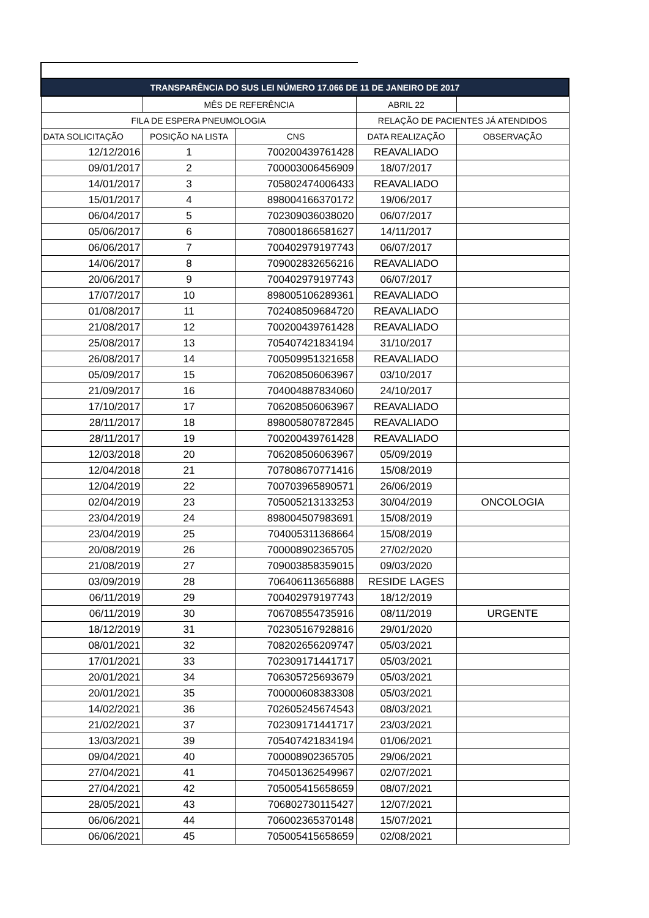| TRANSPARÊNCIA DO SUS LEI NÚMERO 17.066 DE 11 DE JANEIRO DE 2017 | | | | |
| --- | --- | --- | --- | --- |
| | MÊS DE REFERÊNCIA | | ABRIL 22 | |
| FILA DE ESPERA PNEUMOLOGIA | | | RELAÇÃO DE PACIENTES JÁ ATENDIDOS | |
| DATA SOLICITAÇÃO | POSIÇÃO NA LISTA | CNS | DATA REALIZAÇÃO | OBSERVAÇÃO |
| 12/12/2016 | 1 | 700200439761428 | REAVALIADO | |
| 09/01/2017 | 2 | 700003006456909 | 18/07/2017 | |
| 14/01/2017 | 3 | 705802474006433 | REAVALIADO | |
| 15/01/2017 | 4 | 898004166370172 | 19/06/2017 | |
| 06/04/2017 | 5 | 702309036038020 | 06/07/2017 | |
| 05/06/2017 | 6 | 708001866581627 | 14/11/2017 | |
| 06/06/2017 | 7 | 700402979197743 | 06/07/2017 | |
| 14/06/2017 | 8 | 709002832656216 | REAVALIADO | |
| 20/06/2017 | 9 | 700402979197743 | 06/07/2017 | |
| 17/07/2017 | 10 | 898005106289361 | REAVALIADO | |
| 01/08/2017 | 11 | 702408509684720 | REAVALIADO | |
| 21/08/2017 | 12 | 700200439761428 | REAVALIADO | |
| 25/08/2017 | 13 | 705407421834194 | 31/10/2017 | |
| 26/08/2017 | 14 | 700509951321658 | REAVALIADO | |
| 05/09/2017 | 15 | 706208506063967 | 03/10/2017 | |
| 21/09/2017 | 16 | 704004887834060 | 24/10/2017 | |
| 17/10/2017 | 17 | 706208506063967 | REAVALIADO | |
| 28/11/2017 | 18 | 898005807872845 | REAVALIADO | |
| 28/11/2017 | 19 | 700200439761428 | REAVALIADO | |
| 12/03/2018 | 20 | 706208506063967 | 05/09/2019 | |
| 12/04/2018 | 21 | 707808670771416 | 15/08/2019 | |
| 12/04/2019 | 22 | 700703965890571 | 26/06/2019 | |
| 02/04/2019 | 23 | 705005213133253 | 30/04/2019 | ONCOLOGIA |
| 23/04/2019 | 24 | 898004507983691 | 15/08/2019 | |
| 23/04/2019 | 25 | 704005311368664 | 15/08/2019 | |
| 20/08/2019 | 26 | 700008902365705 | 27/02/2020 | |
| 21/08/2019 | 27 | 709003858359015 | 09/03/2020 | |
| 03/09/2019 | 28 | 706406113656888 | RESIDE LAGES | |
| 06/11/2019 | 29 | 700402979197743 | 18/12/2019 | |
| 06/11/2019 | 30 | 706708554735916 | 08/11/2019 | URGENTE |
| 18/12/2019 | 31 | 702305167928816 | 29/01/2020 | |
| 08/01/2021 | 32 | 708202656209747 | 05/03/2021 | |
| 17/01/2021 | 33 | 702309171441717 | 05/03/2021 | |
| 20/01/2021 | 34 | 706305725693679 | 05/03/2021 | |
| 20/01/2021 | 35 | 700000608383308 | 05/03/2021 | |
| 14/02/2021 | 36 | 702605245674543 | 08/03/2021 | |
| 21/02/2021 | 37 | 702309171441717 | 23/03/2021 | |
| 13/03/2021 | 39 | 705407421834194 | 01/06/2021 | |
| 09/04/2021 | 40 | 700008902365705 | 29/06/2021 | |
| 27/04/2021 | 41 | 704501362549967 | 02/07/2021 | |
| 27/04/2021 | 42 | 705005415658659 | 08/07/2021 | |
| 28/05/2021 | 43 | 706802730115427 | 12/07/2021 | |
| 06/06/2021 | 44 | 706002365370148 | 15/07/2021 | |
| 06/06/2021 | 45 | 705005415658659 | 02/08/2021 | |